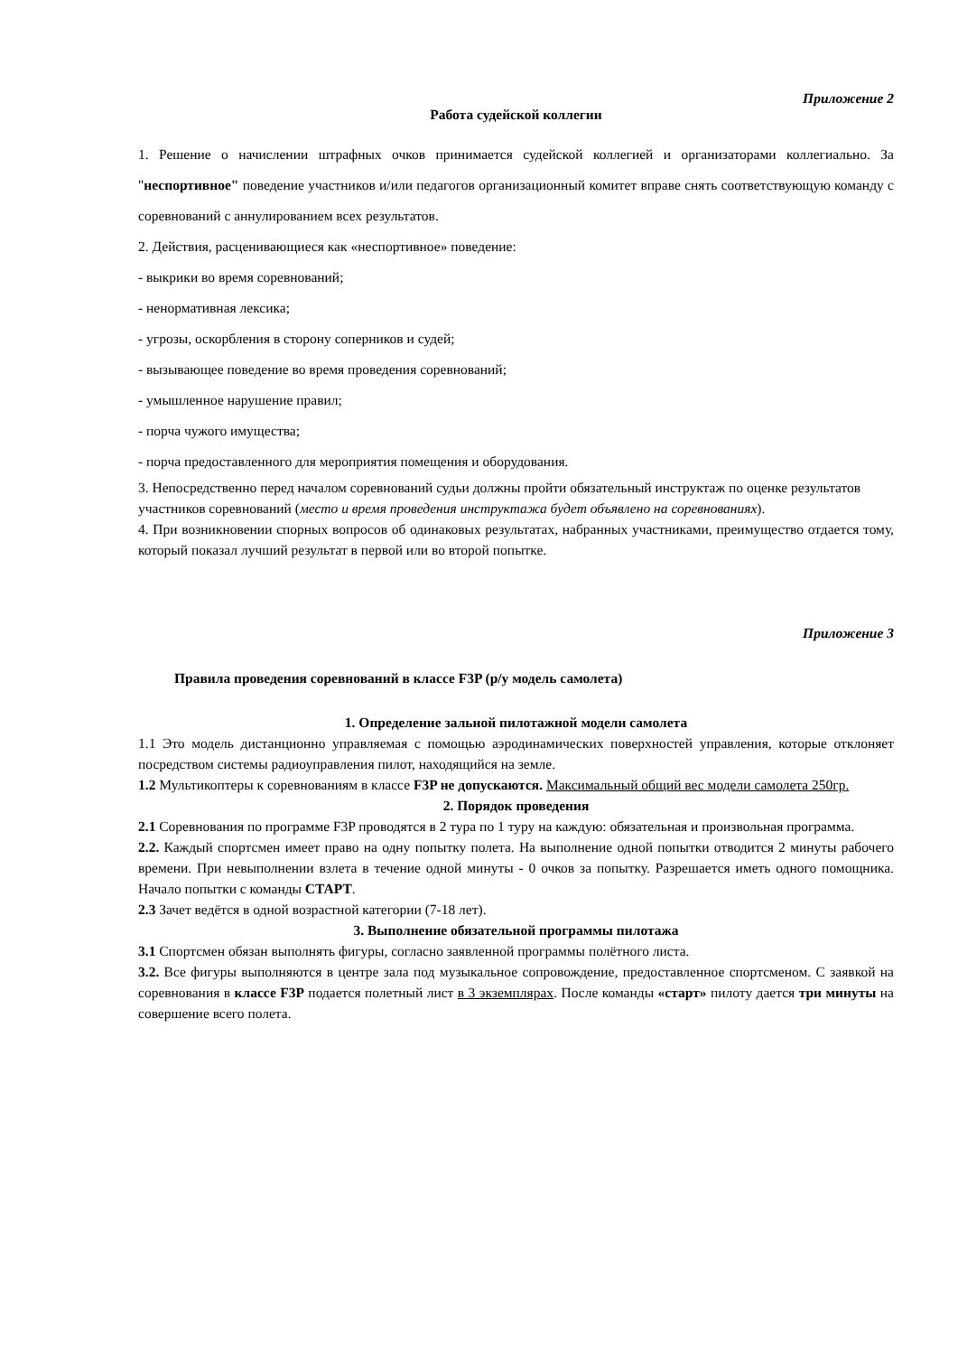Приложение 2
Работа судейской коллегии
1. Решение о начислении штрафных очков принимается судейской коллегией и организаторами коллегиально. За "неспортивное" поведение участников и/или педагогов организационный комитет вправе снять соответствующую команду с соревнований с аннулированием всех результатов.
2. Действия, расценивающиеся как «неспортивное» поведение:
- выкрики во время соревнований;
- ненормативная лексика;
- угрозы, оскорбления в сторону соперников и судей;
- вызывающее поведение во время проведения соревнований;
- умышленное нарушение правил;
- порча чужого имущества;
- порча предоставленного для мероприятия помещения и оборудования.
3. Непосредственно перед началом соревнований судьи должны пройти обязательный инструктаж по оценке результатов участников соревнований (место и время проведения инструктажа будет объявлено на соревнованиях).
4. При возникновении спорных вопросов об одинаковых результатах, набранных участниками, преимущество отдается тому, который показал лучший результат в первой или во второй попытке.
Приложение 3
Правила проведения соревнований в классе F3P (р/у модель самолета)
1. Определение зальной пилотажной модели самолета
1.1 Это модель дистанционно управляемая с помощью аэродинамических поверхностей управления, которые отклоняет посредством системы радиоуправления пилот, находящийся на земле.
1.2 Мультикоптеры к соревнованиям в классе F3P не допускаются. Максимальный общий вес модели самолета 250гр.
2. Порядок проведения
2.1 Соревнования по программе F3P проводятся в 2 тура по 1 туру на каждую: обязательная и произвольная программа.
2.2. Каждый спортсмен имеет право на одну попытку полета. На выполнение одной попытки отводится 2 минуты рабочего времени. При невыполнении взлета в течение одной минуты - 0 очков за попытку. Разрешается иметь одного помощника. Начало попытки с команды СТАРТ.
2.3 Зачет ведётся в одной возрастной категории (7-18 лет).
3. Выполнение обязательной программы пилотажа
3.1 Спортсмен обязан выполнять фигуры, согласно заявленной программы полётного листа.
3.2. Все фигуры выполняются в центре зала под музыкальное сопровождение, предоставленное спортсменом. С заявкой на соревнования в классе F3P подается полетный лист в 3 экземплярах. После команды «старт» пилоту дается три минуты на совершение всего полета.